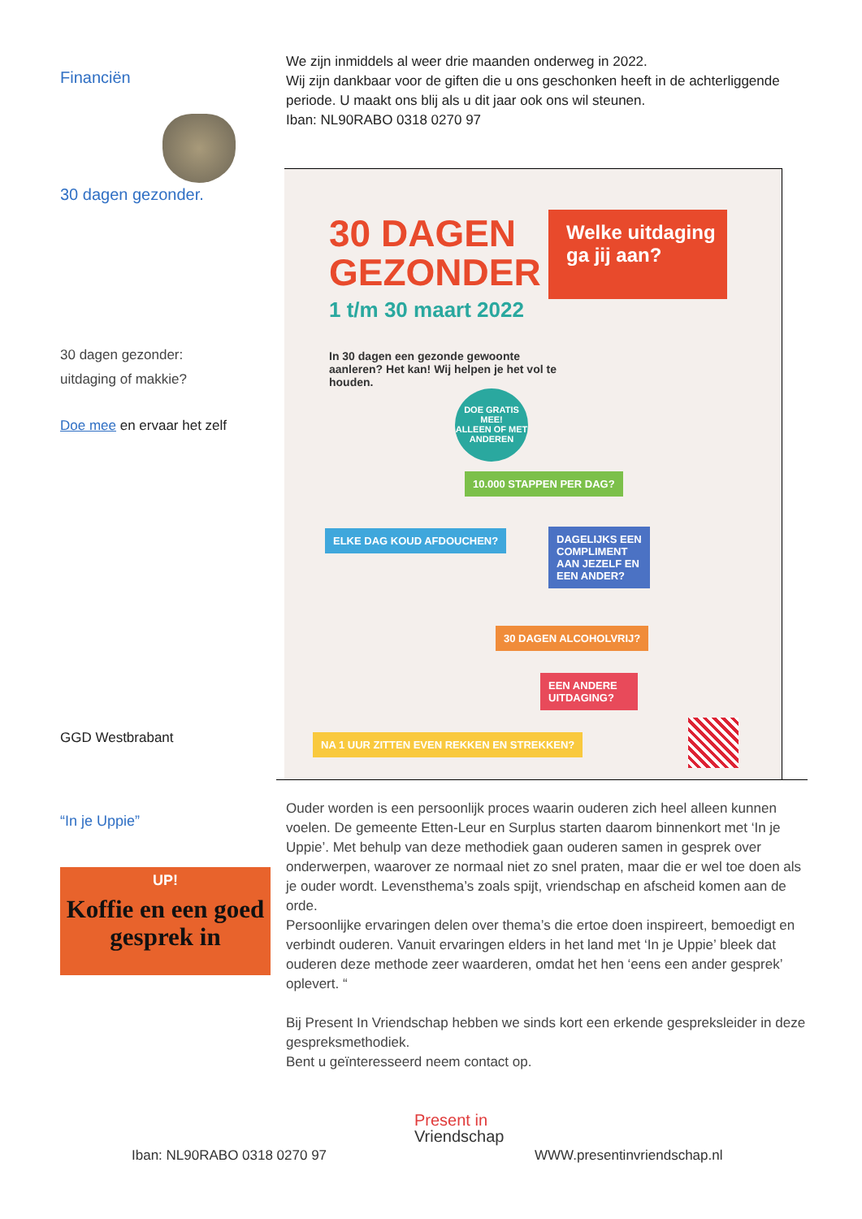Financiën
30 dagen gezonder.
30 dagen gezonder:
uitdaging of makkie?
Doe mee en ervaar het zelf
GGD Westbrabant
“In je Uppie”
UP!
Koffie en een goed gesprek in
We zijn inmiddels al weer drie maanden onderweg in 2022.
Wij zijn dankbaar voor de giften die u ons geschonken heeft in de achterliggende periode. U maakt ons blij als u dit jaar ook ons wil steunen.
Iban: NL90RABO 0318 0270 97
30 DAGEN
GEZONDER
1 t/m 30 maart 2022
Welke uitdaging ga jij aan?
In 30 dagen een gezonde gewoonte aanleren? Het kan! Wij helpen je het vol te houden.
DOE GRATIS MEE!
ALLEEN OF MET ANDEREN
10.000 STAPPEN PER DAG?
ELKE DAG KOUD AFDOUCHEN?
DAGELIJKS EEN COMPLIMENT AAN JEZELF EN EEN ANDER?
30 DAGEN ALCOHOLVRIJ?
EEN ANDERE UITDAGING?
NA 1 UUR ZITTEN EVEN REKKEN EN STREKKEN?
Ouder worden is een persoonlijk proces waarin ouderen zich heel alleen kunnen voelen. De gemeente Etten-Leur en Surplus starten daarom binnenkort met ‘In je Uppie’. Met behulp van deze methodiek gaan ouderen samen in gesprek over onderwerpen, waarover ze normaal niet zo snel praten, maar die er wel toe doen als je ouder wordt. Levensthema’s zoals spijt, vriendschap en afscheid komen aan de orde.
Persoonlijke ervaringen delen over thema’s die ertoe doen inspireert, bemoedigt en verbindt ouderen. Vanuit ervaringen elders in het land met ‘In je Uppie’ bleek dat ouderen deze methode zeer waarderen, omdat het hen ‘eens een ander gesprek’ oplevert. “
Bij Present In Vriendschap hebben we sinds kort een erkende gespreksleider in deze gespreksmethodiek.
Bent u geïnteresseerd neem contact op.
Present in
Vriendschap
Iban: NL90RABO 0318 0270 97 WWW.presentinvriendschap.nl